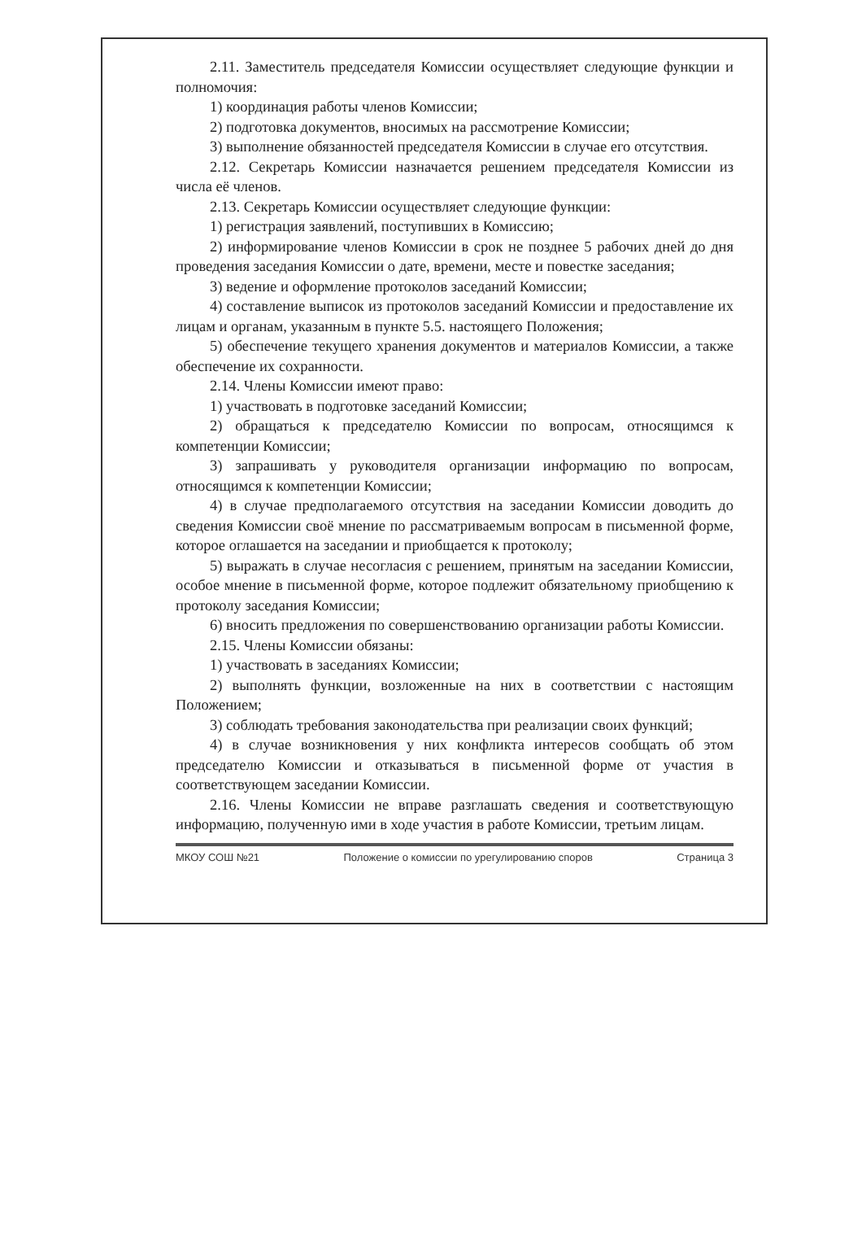2.11. Заместитель председателя Комиссии осуществляет следующие функции и полномочия:
1) координация работы членов Комиссии;
2) подготовка документов, вносимых на рассмотрение Комиссии;
3) выполнение обязанностей председателя Комиссии в случае его отсутствия.
2.12. Секретарь Комиссии назначается решением председателя Комиссии из числа её членов.
2.13. Секретарь Комиссии осуществляет следующие функции:
1) регистрация заявлений, поступивших в Комиссию;
2) информирование членов Комиссии в срок не позднее 5 рабочих дней до дня проведения заседания Комиссии о дате, времени, месте и повестке заседания;
3) ведение и оформление протоколов заседаний Комиссии;
4) составление выписок из протоколов заседаний Комиссии и предоставление их лицам и органам, указанным в пункте 5.5. настоящего Положения;
5) обеспечение текущего хранения документов и материалов Комиссии, а также обеспечение их сохранности.
2.14. Члены Комиссии имеют право:
1) участвовать в подготовке заседаний Комиссии;
2) обращаться к председателю Комиссии по вопросам, относящимся к компетенции Комиссии;
3) запрашивать у руководителя организации информацию по вопросам, относящимся к компетенции Комиссии;
4) в случае предполагаемого отсутствия на заседании Комиссии доводить до сведения Комиссии своё мнение по рассматриваемым вопросам в письменной форме, которое оглашается на заседании и приобщается к протоколу;
5) выражать в случае несогласия с решением, принятым на заседании Комиссии, особое мнение в письменной форме, которое подлежит обязательному приобщению к протоколу заседания Комиссии;
6) вносить предложения по совершенствованию организации работы Комиссии.
2.15. Члены Комиссии обязаны:
1) участвовать в заседаниях Комиссии;
2) выполнять функции, возложенные на них в соответствии с настоящим Положением;
3) соблюдать требования законодательства при реализации своих функций;
4) в случае возникновения у них конфликта интересов сообщать об этом председателю Комиссии и отказываться в письменной форме от участия в соответствующем заседании Комиссии.
2.16. Члены Комиссии не вправе разглашать сведения и соответствующую информацию, полученную ими в ходе участия в работе Комиссии, третьим лицам.
МКОУ СОШ №21 Положение о комиссии по урегулированию споров Страница 3